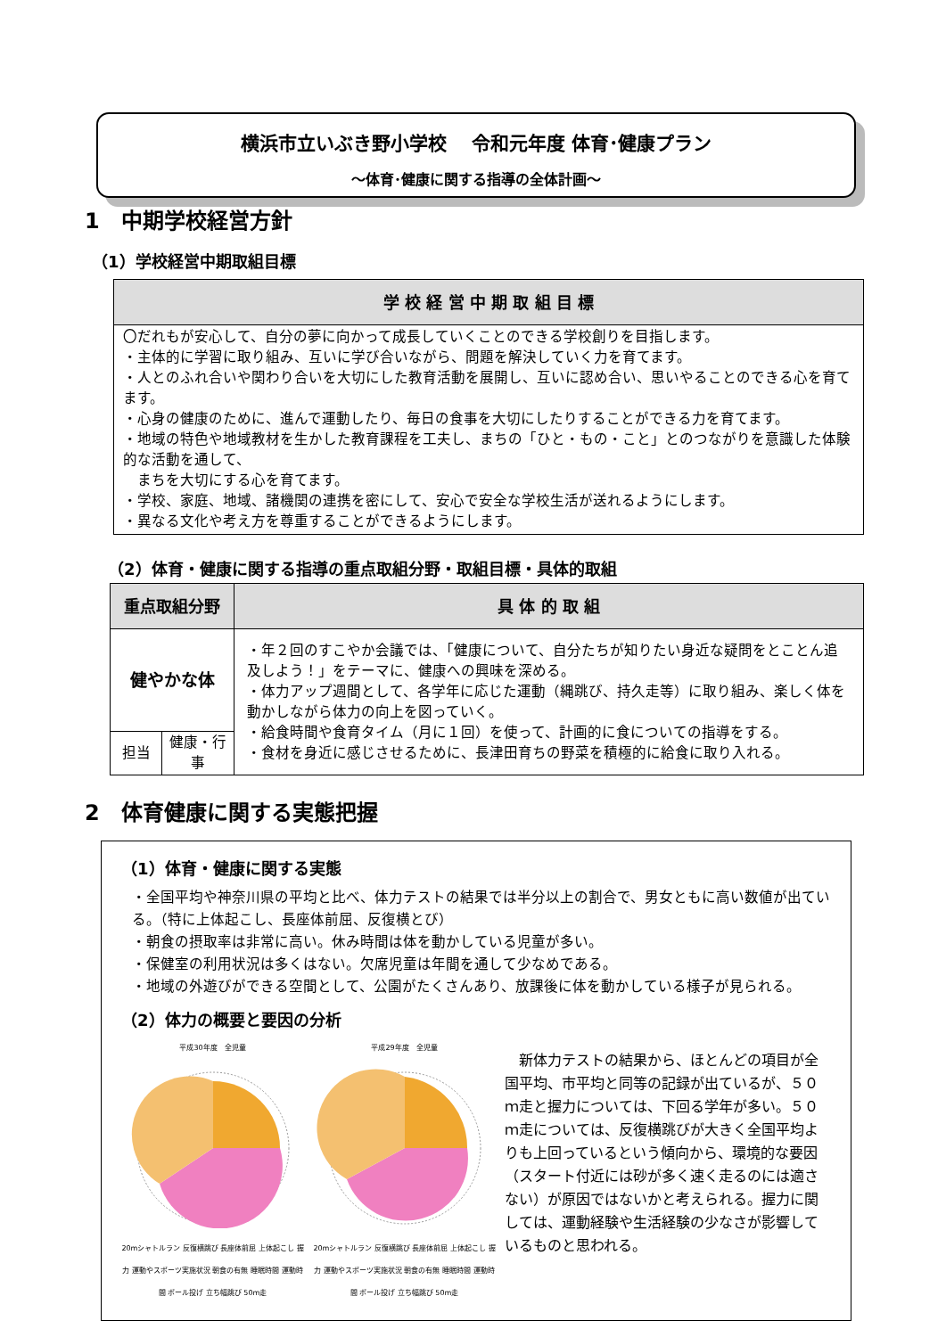横浜市立いぶき野小学校　 令和元年度 体育･健康プラン
～体育･健康に関する指導の全体計画～
1　中期学校経営方針
（1）学校経営中期取組目標
| 学 校 経 営 中 期 取 組 目 標 |
| --- |
| 〇だれもが安心して、自分の夢に向かって成長していくことのできる学校創りを目指します。 ・主体的に学習に取り組み、互いに学び合いながら、問題を解決していく力を育てます。 ・人とのふれ合いや関わり合いを大切にした教育活動を展開し、互いに認め合い、思いやることのできる心を育てます。 ・心身の健康のために、進んで運動したり、毎日の食事を大切にしたりすることができる力を育てます。 ・地域の特色や地域教材を生かした教育課程を工夫し、まちの「ひと・もの・こと」とのつながりを意識した体験的な活動を通して、 まちを大切にする心を育てます。 ・学校、家庭、地域、諸機関の連携を密にして、安心で安全な学校生活が送れるようにします。 ・異なる文化や考え方を尊重することができるようにします。 |
（2）体育・健康に関する指導の重点取組分野・取組目標・具体的取組
| 重点取組分野 | | 具 体 的 取 組 |
| --- | --- | --- |
| 健やかな体 | | ・年２回のすこやか会議では、「健康について、自分たちが知りたい身近な疑問をとことん追及しよう！」をテーマに、健康への興味を深める。 ・体力アップ週間として、各学年に応じた運動（縄跳び、持久走等）に取り組み、楽しく体を動かしながら体力の向上を図っていく。 ・給食時間や食育タイム（月に１回）を使って、計画的に食についての指導をする。 ・食材を身近に感じさせるために、長津田育ちの野菜を積極的に給食に取り入れる。 |
| 担当 | 健康・行事 | |
2　体育健康に関する実態把握
（1）体育・健康に関する実態
・全国平均や神奈川県の平均と比べ、体力テストの結果では半分以上の割合で、男女ともに高い数値が出ている。（特に上体起こし、長座体前屈、反復横とび）
・朝食の摂取率は非常に高い。休み時間は体を動かしている児童が多い。
・保健室の利用状況は多くはない。欠席児童は年間を通して少なめである。
・地域の外遊びができる空間として、公園がたくさんあり、放課後に体を動かしている様子が見られる。
（2）体力の概要と要因の分析
平成30年度　全児童
20mシャトルラン 反復横跳び 長座体前屈 上体起こし 握力 運動やスポーツ実施状況 朝食の有無 睡眠時間 運動時間 ボール投げ 立ち幅跳び 50m走
平成29年度　全児童
20mシャトルラン 反復横跳び 長座体前屈 上体起こし 握力 運動やスポーツ実施状況 朝食の有無 睡眠時間 運動時間 ボール投げ 立ち幅跳び 50m走
　新体力テストの結果から、ほとんどの項目が全国平均、市平均と同等の記録が出ているが、５０ｍ走と握力については、下回る学年が多い。５０ｍ走については、反復横跳びが大きく全国平均よりも上回っているという傾向から、環境的な要因（スタート付近には砂が多く速く走るのには適さない）が原因ではないかと考えられる。握力に関しては、運動経験や生活経験の少なさが影響しているものと思われる。